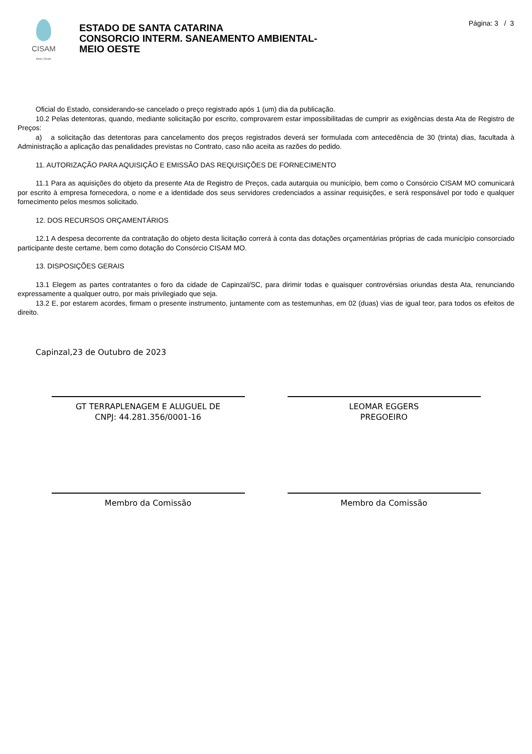CISAM
Meio Oeste
ESTADO DE SANTA CATARINA
CONSORCIO INTERM. SANEAMENTO AMBIENTAL-
MEIO OESTE
Página: 3 / 3
Oficial do Estado, considerando-se cancelado o preço registrado após 1 (um) dia da publicação.
10.2 Pelas detentoras, quando, mediante solicitação por escrito, comprovarem estar impossibilitadas de cumprir as exigências desta Ata de Registro de Preços:
a) a solicitação das detentoras para cancelamento dos preços registrados deverá ser formulada com antecedência de 30 (trinta) dias, facultada à Administração a aplicação das penalidades previstas no Contrato, caso não aceita as razões do pedido.
11. AUTORIZAÇÃO PARA AQUISIÇÃO E EMISSÃO DAS REQUISIÇÕES DE FORNECIMENTO
11.1 Para as aquisições do objeto da presente Ata de Registro de Preços, cada autarquia ou município, bem como o Consórcio CISAM MO comunicará por escrito à empresa fornecedora, o nome e a identidade dos seus servidores credenciados a assinar requisições, e será responsável por todo e qualquer fornecimento pelos mesmos solicitado.
12. DOS RECURSOS ORÇAMENTÁRIOS
12.1 A despesa decorrente da contratação do objeto desta licitação correrá à conta das dotações orçamentárias próprias de cada município consorciado participante deste certame, bem como dotação do Consórcio CISAM MO.
13. DISPOSIÇÕES GERAIS
13.1 Elegem as partes contratantes o foro da cidade de Capinzal/SC, para dirimir todas e quaisquer controvérsias oriundas desta Ata, renunciando expressamente a qualquer outro, por mais privilegiado que seja.
13.2 E, por estarem acordes, firmam o presente instrumento, juntamente com as testemunhas, em 02 (duas) vias de igual teor, para todos os efeitos de direito.
Capinzal,23 de Outubro de 2023
GT TERRAPLENAGEM E ALUGUEL DE
CNPJ: 44.281.356/0001-16
LEOMAR EGGERS
PREGOEIRO
Membro da Comissão Membro da Comissão